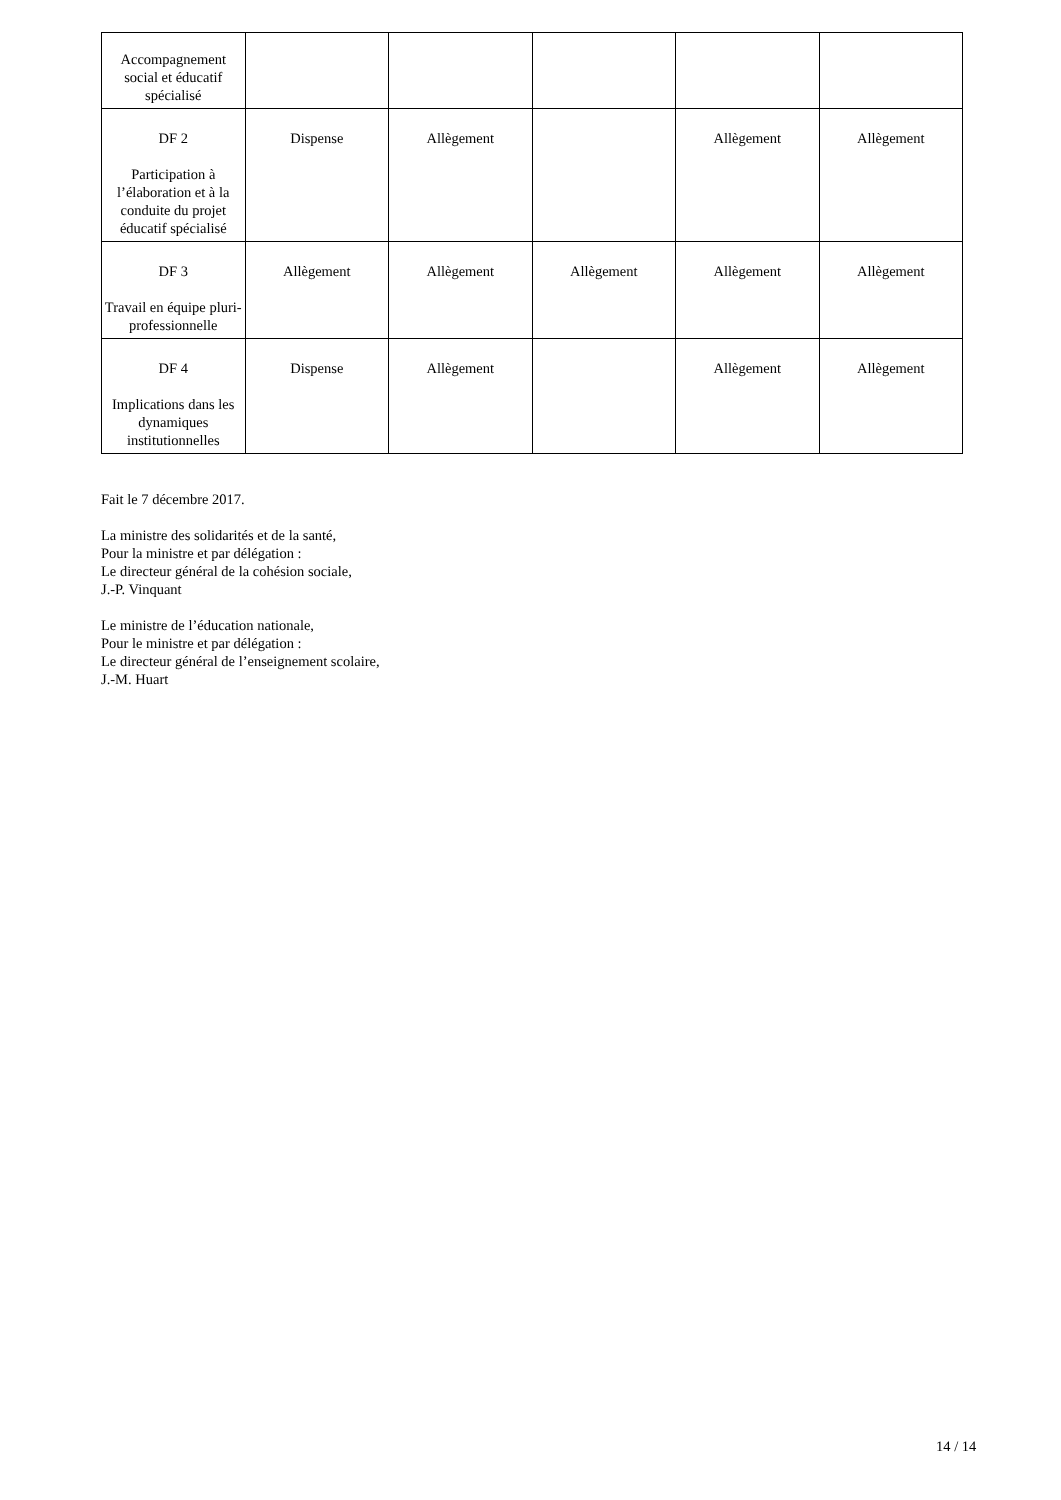| Accompagnement social et éducatif spécialisé | | | | | |
| DF 2 Participation à l’élaboration et à la conduite du projet éducatif spécialisé | Dispense | Allègement | | Allègement | Allègement |
| DF 3 Travail en équipe pluri-professionnelle | Allègement | Allègement | Allègement | Allègement | Allègement |
| DF 4 Implications dans les dynamiques institutionnelles | Dispense | Allègement | | Allègement | Allègement |
Fait le 7 décembre 2017.
La ministre des solidarités et de la santé,
Pour la ministre et par délégation :
Le directeur général de la cohésion sociale,
J.-P. Vinquant
Le ministre de l’éducation nationale,
Pour le ministre et par délégation :
Le directeur général de l’enseignement scolaire,
J.-M. Huart
14 / 14